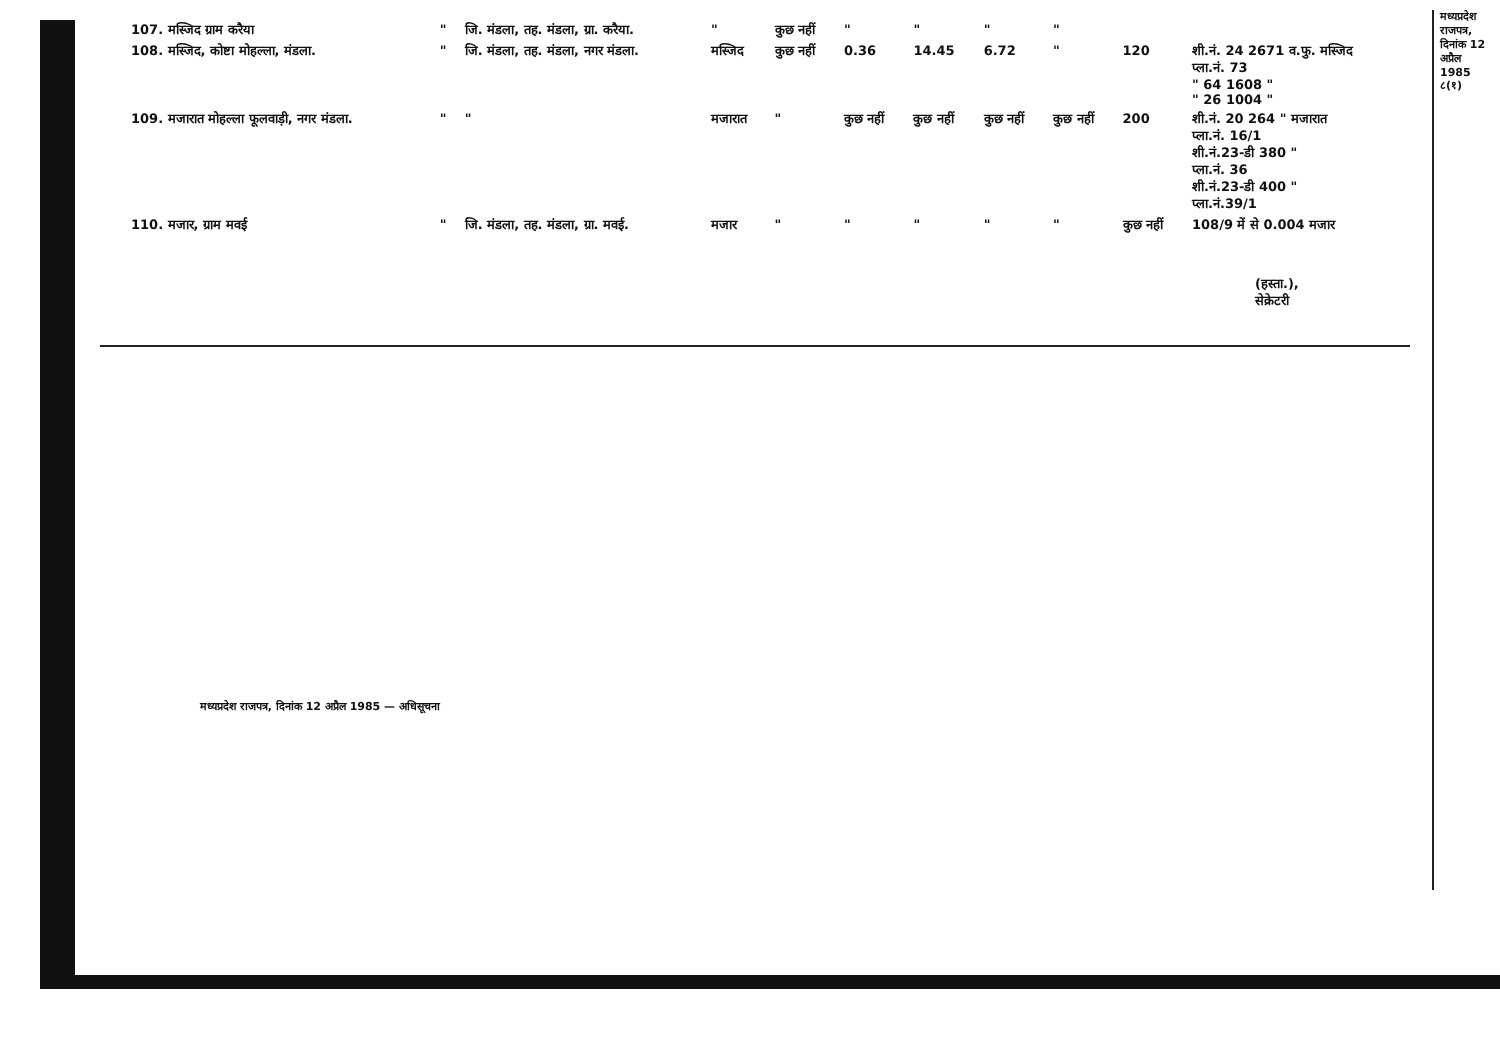| 107. मस्जिद ग्राम करैया | " | जि. मंडला, तह. मंडला, ग्रा. करैया. | " | कुछ नहीं | " | " | " | " | | |
| 108. मस्जिद, कोष्टा मोहल्ला, मंडला. | " | जि. मंडला, तह. मंडला, नगर मंडला. | मस्जिद | कुछ नहीं | 0.36 | 14.45 | 6.72 | " | 120 | शी.नं. 24 2671 व.फु. मस्जिद प्ला.नं. 73 " 64 1608 " " 26 1004 " |
| 109. मजारात मोहल्ला फूलवाड़ी, नगर मंडला. | " | " | मजारात | " | कुछ नहीं | कुछ नहीं | कुछ नहीं | कुछ नहीं | 200 | शी.नं. 20 264 " मजारात प्ला.नं. 16/1 शी.नं.23-डी 380 " प्ला.नं. 36 शी.नं.23-डी 400 " प्ला.नं.39/1 |
| 110. मजार, ग्राम मवई | " | जि. मंडला, तह. मंडला, ग्रा. मवई. | मजार | " | " | " | " | " | कुछ नहीं | 108/9 में से 0.004 मजार |
(हस्ता.),
सेक्रेटरी
मध्यप्रदेश राजपत्र, दिनांक 12 अप्रैल 1985 ८(१)
मध्यप्रदेश राजपत्र, दिनांक 12 अप्रैल 1985 — अधिसूचना